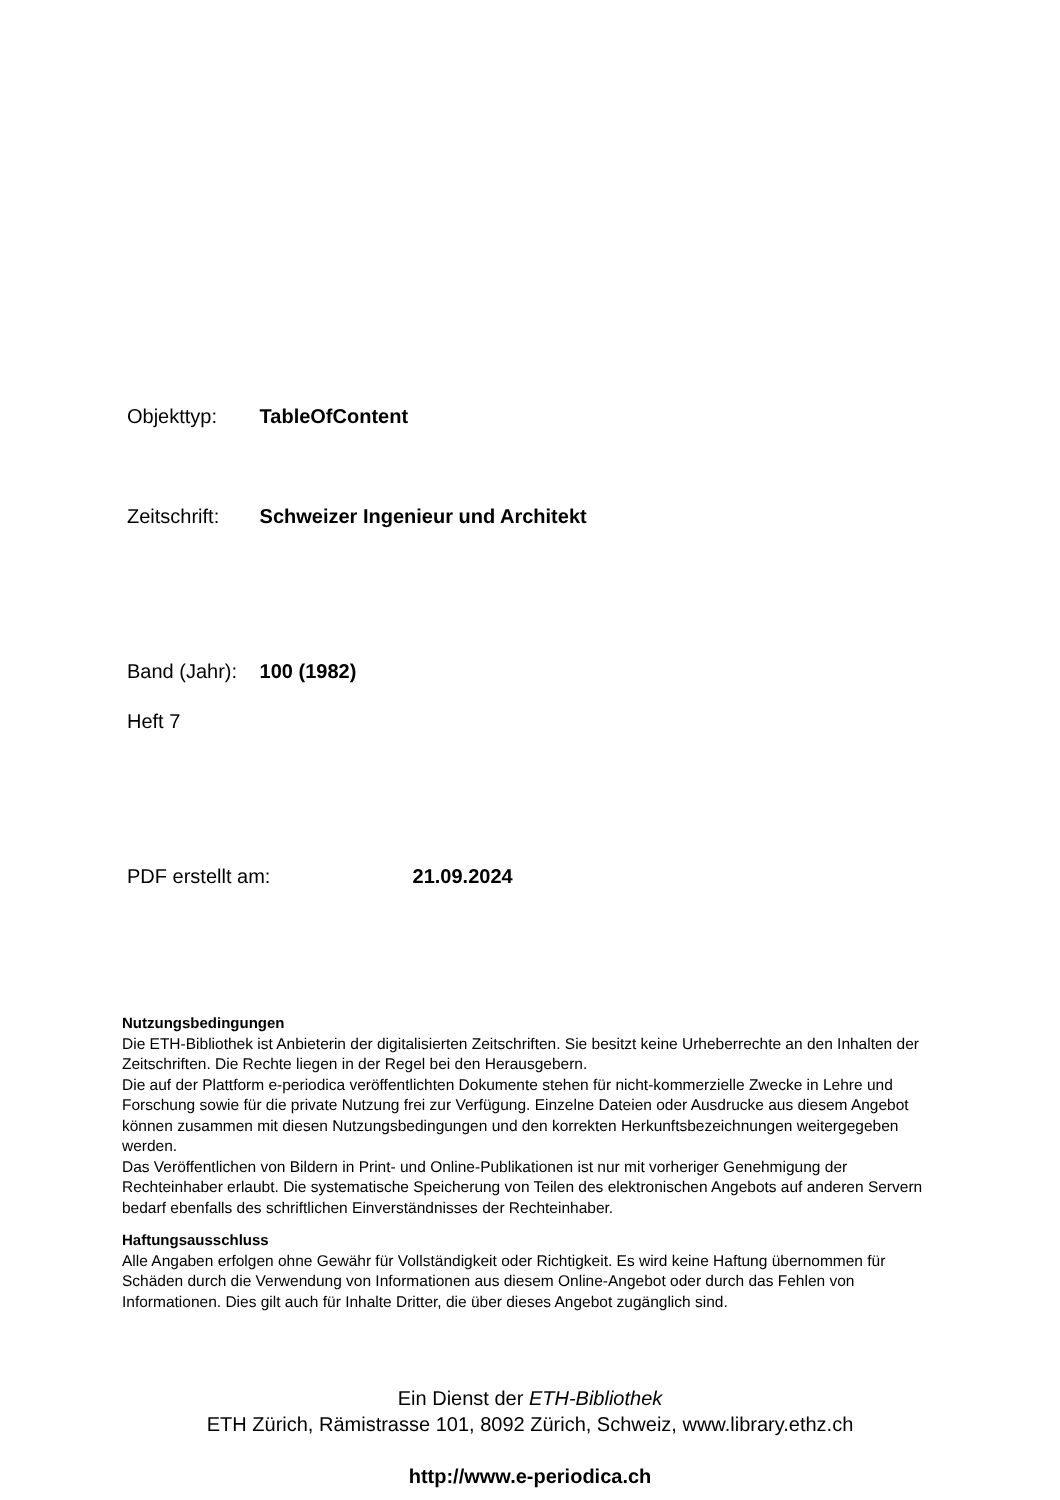Objekttyp: TableOfContent
Zeitschrift: Schweizer Ingenieur und Architekt
Band (Jahr): 100 (1982)
Heft 7
PDF erstellt am: 21.09.2024
Nutzungsbedingungen
Die ETH-Bibliothek ist Anbieterin der digitalisierten Zeitschriften. Sie besitzt keine Urheberrechte an den Inhalten der Zeitschriften. Die Rechte liegen in der Regel bei den Herausgebern.
Die auf der Plattform e-periodica veröffentlichten Dokumente stehen für nicht-kommerzielle Zwecke in Lehre und Forschung sowie für die private Nutzung frei zur Verfügung. Einzelne Dateien oder Ausdrucke aus diesem Angebot können zusammen mit diesen Nutzungsbedingungen und den korrekten Herkunftsbezeichnungen weitergegeben werden.
Das Veröffentlichen von Bildern in Print- und Online-Publikationen ist nur mit vorheriger Genehmigung der Rechteinhaber erlaubt. Die systematische Speicherung von Teilen des elektronischen Angebots auf anderen Servern bedarf ebenfalls des schriftlichen Einverständnisses der Rechteinhaber.
Haftungsausschluss
Alle Angaben erfolgen ohne Gewähr für Vollständigkeit oder Richtigkeit. Es wird keine Haftung übernommen für Schäden durch die Verwendung von Informationen aus diesem Online-Angebot oder durch das Fehlen von Informationen. Dies gilt auch für Inhalte Dritter, die über dieses Angebot zugänglich sind.
Ein Dienst der ETH-Bibliothek
ETH Zürich, Rämistrasse 101, 8092 Zürich, Schweiz, www.library.ethz.ch
http://www.e-periodica.ch